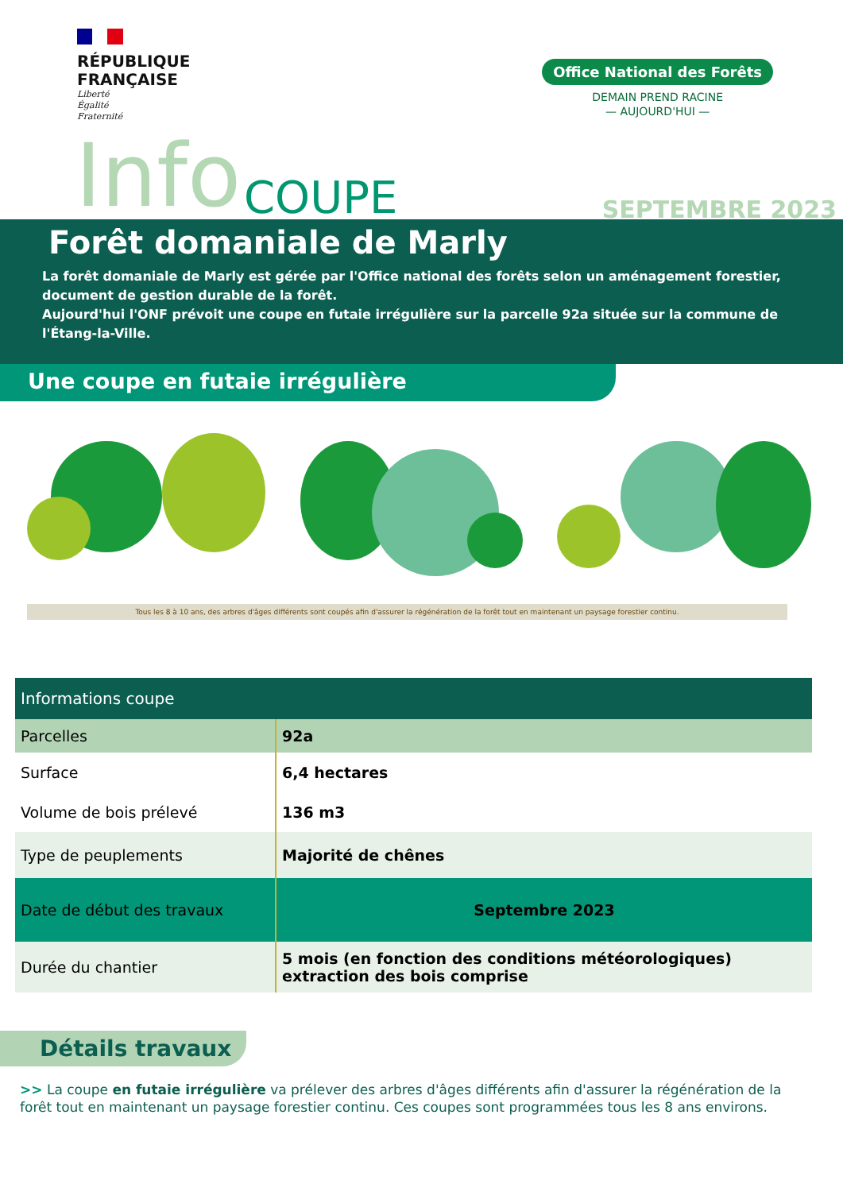RÉPUBLIQUE
FRANÇAISE
Liberté
Égalité
Fraternité
Office National des Forêts
DEMAIN PREND RACINE
— AUJOURD'HUI —
Info COUPE SEPTEMBRE 2023
Forêt domaniale de Marly
La forêt domaniale de Marly est gérée par l'Office national des forêts selon un aménagement forestier, document de gestion durable de la forêt.
Aujourd'hui l'ONF prévoit une coupe en futaie irrégulière sur la parcelle 92a située sur la commune de l'Étang-la-Ville.
Une coupe en futaie irrégulière
Tous les 8 à 10 ans, des arbres d'âges différents sont coupés afin d'assurer la régénération de la forêt tout en maintenant un paysage forestier continu.
| Informations coupe | |
| --- | --- |
| Parcelles | 92a |
| Surface | 6,4 hectares |
| Volume de bois prélevé | 136 m3 |
| Type de peuplements | Majorité de chênes |
| Date de début des travaux | Septembre 2023 |
| Durée du chantier | 5 mois (en fonction des conditions météorologiques) extraction des bois comprise |
Détails travaux
>> La coupe en futaie irrégulière va prélever des arbres d'âges différents afin d'assurer la régénération de la forêt tout en maintenant un paysage forestier continu. Ces coupes sont programmées tous les 8 ans environs.